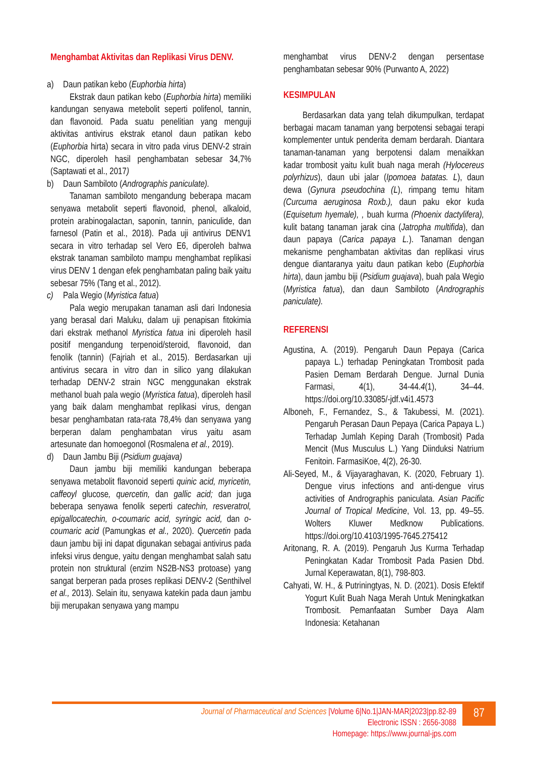Menghambat Aktivitas dan Replikasi Virus DENV.
a) Daun patikan kebo (Euphorbia hirta)
Ekstrak daun patikan kebo (Euphorbia hirta) memiliki kandungan senyawa metebolit seperti polifenol, tannin, dan flavonoid. Pada suatu penelitian yang menguji aktivitas antivirus ekstrak etanol daun patikan kebo (Euphorbia hirta) secara in vitro pada virus DENV-2 strain NGC, diperoleh hasil penghambatan sebesar 34,7% (Saptawati et al., 2017)
b) Daun Sambiloto (Andrographis paniculate).
Tanaman sambiloto mengandung beberapa macam senyawa metabolit seperti flavonoid, phenol, alkaloid, protein arabinogalactan, saponin, tannin, paniculide, dan farnesol (Patin et al., 2018). Pada uji antivirus DENV1 secara in vitro terhadap sel Vero E6, diperoleh bahwa ekstrak tanaman sambiloto mampu menghambat replikasi virus DENV 1 dengan efek penghambatan paling baik yaitu sebesar 75% (Tang et al., 2012).
c) Pala Wegio (Myristica fatua)
Pala wegio merupakan tanaman asli dari Indonesia yang berasal dari Maluku, dalam uji penapisan fitokimia dari ekstrak methanol Myristica fatua ini diperoleh hasil positif mengandung terpenoid/steroid, flavonoid, dan fenolik (tannin) (Fajriah et al., 2015). Berdasarkan uji antivirus secara in vitro dan in silico yang dilakukan terhadap DENV-2 strain NGC menggunakan ekstrak methanol buah pala wegio (Myristica fatua), diperoleh hasil yang baik dalam menghambat replikasi virus, dengan besar penghambatan rata-rata 78,4% dan senyawa yang berperan dalam penghambatan virus yaitu asam artesunate dan homoegonol (Rosmalena et al., 2019).
d) Daun Jambu Biji (Psidium guajava)
Daun jambu biji memiliki kandungan beberapa senyawa metabolit flavonoid seperti quinic acid, myricetin, caffeoyl glucose, quercetin, dan gallic acid; dan juga beberapa senyawa fenolik seperti catechin, resveratrol, epigallocatechin, o-coumaric acid, syringic acid, dan o-coumaric acid (Pamungkas et al., 2020). Quercetin pada daun jambu biji ini dapat digunakan sebagai antivirus pada infeksi virus dengue, yaitu dengan menghambat salah satu protein non struktural (enzim NS2B-NS3 protoase) yang sangat berperan pada proses replikasi DENV-2 (Senthilvel et al., 2013). Selain itu, senyawa katekin pada daun jambu biji merupakan senyawa yang mampu
menghambat virus DENV-2 dengan persentase penghambatan sebesar 90% (Purwanto A, 2022)
KESIMPULAN
Berdasarkan data yang telah dikumpulkan, terdapat berbagai macam tanaman yang berpotensi sebagai terapi komplementer untuk penderita demam berdarah. Diantara tanaman-tanaman yang berpotensi dalam menaikkan kadar trombosit yaitu kulit buah naga merah (Hylocereus polyrhizus), daun ubi jalar (Ipomoea batatas. L), daun dewa (Gynura pseudochina (L), rimpang temu hitam (Curcuma aeruginosa Roxb.), daun paku ekor kuda (Equisetum hyemale), , buah kurma (Phoenix dactylifera), kulit batang tanaman jarak cina (Jatropha multifida), dan daun papaya (Carica papaya L.). Tanaman dengan mekanisme penghambatan aktivitas dan replikasi virus dengue diantaranya yaitu daun patikan kebo (Euphorbia hirta), daun jambu biji (Psidium guajava), buah pala Wegio (Myristica fatua), dan daun Sambiloto (Andrographis paniculate).
REFERENSI
Agustina, A. (2019). Pengaruh Daun Pepaya (Carica papaya L.) terhadap Peningkatan Trombosit pada Pasien Demam Berdarah Dengue. Jurnal Dunia Farmasi, 4(1), 34-44.4(1), 34–44. https://doi.org/10.33085/-jdf.v4i1.4573
Alboneh, F., Fernandez, S., & Takubessi, M. (2021). Pengaruh Perasan Daun Pepaya (Carica Papaya L.) Terhadap Jumlah Keping Darah (Trombosit) Pada Mencit (Mus Musculus L.) Yang Diinduksi Natrium Fenitoin. FarmasiKoe, 4(2), 26-30.
Ali-Seyed, M., & Vijayaraghavan, K. (2020, February 1). Dengue virus infections and anti-dengue virus activities of Andrographis paniculata. Asian Pacific Journal of Tropical Medicine, Vol. 13, pp. 49–55. Wolters Kluwer Medknow Publications. https://doi.org/10.4103/1995-7645.275412
Aritonang, R. A. (2019). Pengaruh Jus Kurma Terhadap Peningkatan Kadar Trombosit Pada Pasien Dbd. Jurnal Keperawatan, 8(1), 798-803.
Cahyati, W. H., & Putriningtyas, N. D. (2021). Dosis Efektif Yogurt Kulit Buah Naga Merah Untuk Meningkatkan Trombosit. Pemanfaatan Sumber Daya Alam Indonesia: Ketahanan
Journal of Pharmaceutical and Sciences |Volume 6|No.1|JAN-MAR|2023|pp.82-89
Electronic ISSN : 2656-3088
Homepage: https://www.journal-jps.com
87